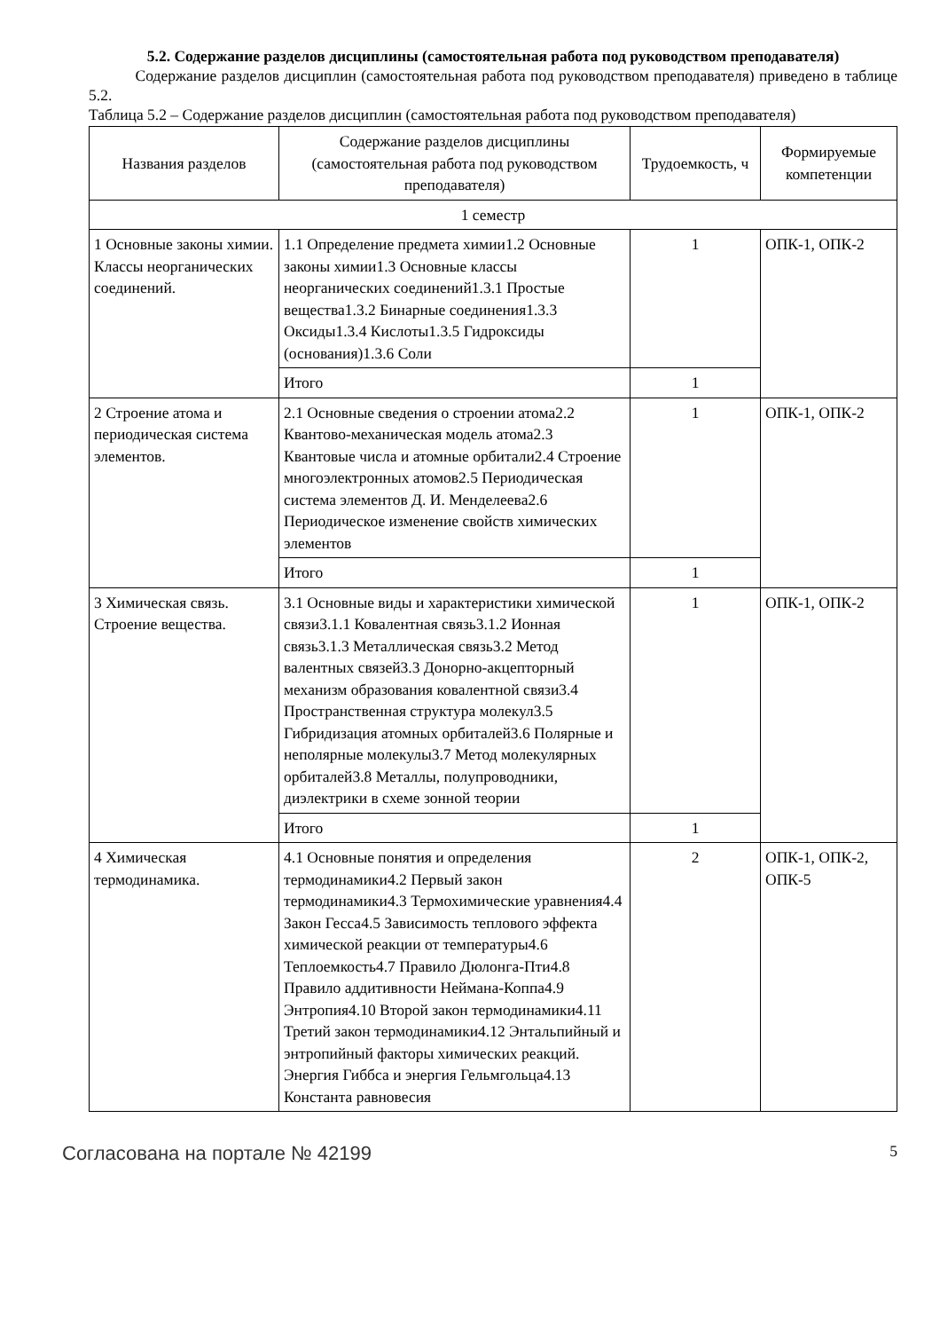5.2. Содержание разделов дисциплины (самостоятельная работа под руководством преподавателя)
Содержание разделов дисциплин (самостоятельная работа под руководством преподавателя) приведено в таблице 5.2.
Таблица 5.2 – Содержание разделов дисциплин (самостоятельная работа под руководством преподавателя)
| Названия разделов | Содержание разделов дисциплины (самостоятельная работа под руководством преподавателя) | Трудоемкость, ч | Формируемые компетенции |
| --- | --- | --- | --- |
| 1 семестр | | | |
| 1 Основные законы химии. Классы неорганических соединений. | 1.1 Определение предмета химии1.2 Основные законы химии1.3 Основные классы неорганических соединений1.3.1 Простые вещества1.3.2 Бинарные соединения1.3.3 Оксиды1.3.4 Кислоты1.3.5 Гидроксиды (основания)1.3.6 Соли | 1 | ОПК-1, ОПК-2 |
| | Итого | 1 | |
| 2 Строение атома и периодическая система элементов. | 2.1 Основные сведения о строении атома2.2 Квантово-механическая модель атома2.3 Квантовые числа и атомные орбитали2.4 Строение многоэлектронных атомов2.5 Периодическая система элементов Д. И. Менделеева2.6 Периодическое изменение свойств химических элементов | 1 | ОПК-1, ОПК-2 |
| | Итого | 1 | |
| 3 Химическая связь. Строение вещества. | 3.1 Основные виды и характеристики химической связи3.1.1 Ковалентная связь3.1.2 Ионная связь3.1.3 Металлическая связь3.2 Метод валентных связей3.3 Донорно-акцепторный механизм образования ковалентной связи3.4 Пространственная структура молекул3.5 Гибридизация атомных орбиталей3.6 Полярные и неполярные молекулы3.7 Метод молекулярных орбиталей3.8 Металлы, полупроводники, диэлектрики в схеме зонной теории | 1 | ОПК-1, ОПК-2 |
| | Итого | 1 | |
| 4 Химическая термодинамика. | 4.1 Основные понятия и определения термодинамики4.2 Первый закон термодинамики4.3 Термохимические уравнения4.4 Закон Гесса4.5 Зависимость теплового эффекта химической реакции от температуры4.6 Теплоемкость4.7 Правило Дюлонга-Пти4.8 Правило аддитивности Неймана-Коппа4.9 Энтропия4.10 Второй закон термодинамики4.11 Третий закон термодинамики4.12 Энтальпийный и энтропийный факторы химических реакций. Энергия Гиббса и энергия Гельмгольца4.13 Константа равновесия | 2 | ОПК-1, ОПК-2, ОПК-5 |
Согласована на портале № 42199 5